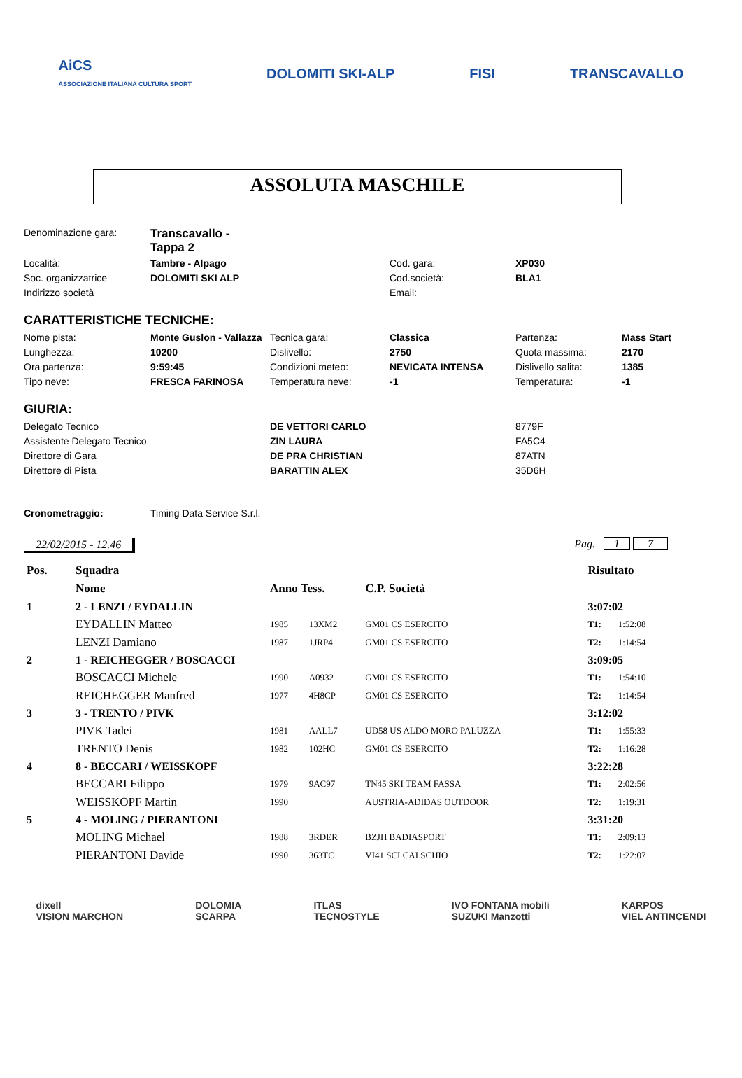AiCS
ASSOCIAZIONE ITALIANA CULTURA SPORT
DOLOMITI SKI-ALP FISI TRANSCAVALLO
ASSOLUTA MASCHILE
| Denominazione gara: | Transcavallo - Tappa 2 | | | |
| Località: | Tambre - Alpago | | Cod. gara: | XP030 |
| Soc. organizzatrice | DOLOMITI SKI ALP | | Cod.società: | BLA1 |
| Indirizzo società | | | Email: | |
CARATTERISTICHE TECNICHE:
| Nome pista: | Monte Guslon - Vallazza | Tecnica gara: | Classica | Partenza: | Mass Start |
| Lunghezza: | 10200 | Dislivello: | 2750 | Quota massima: | 2170 |
| Ora partenza: | 9:59:45 | Condizioni meteo: | NEVICATA INTENSA | Dislivello salita: | 1385 |
| Tipo neve: | FRESCA FARINOSA | Temperatura neve: | -1 | Temperatura: | -1 |
GIURIA:
| Delegato Tecnico | DE VETTORI CARLO | 8779F |
| Assistente Delegato Tecnico | ZIN LAURA | FA5C4 |
| Direttore di Gara | DE PRA CHRISTIAN | 87ATN |
| Direttore di Pista | BARATTIN ALEX | 35D6H |
| Cronometraggio: | Timing Data Service S.r.l. |
22/02/2015 - 12.46 Pag. 1 7
| Pos. | Squadra | | | | Risultato | |
| --- | --- | --- | --- | --- | --- | --- |
| | Nome | Anno Tess. | | C.P. Società | | |
| 1 | 2 - LENZI / EYDALLIN | | | | 3:07:02 | |
| | EYDALLIN Matteo | 1985 | 13XM2 | GM01 CS ESERCITO | T1: | 1:52:08 |
| | LENZI Damiano | 1987 | 1JRP4 | GM01 CS ESERCITO | T2: | 1:14:54 |
| 2 | 1 - REICHEGGER / BOSCACCI | | | | 3:09:05 | |
| | BOSCACCI Michele | 1990 | A0932 | GM01 CS ESERCITO | T1: | 1:54:10 |
| | REICHEGGER Manfred | 1977 | 4H8CP | GM01 CS ESERCITO | T2: | 1:14:54 |
| 3 | 3 - TRENTO / PIVK | | | | 3:12:02 | |
| | PIVK Tadei | 1981 | AALL7 | UD58 US ALDO MORO PALUZZA | T1: | 1:55:33 |
| | TRENTO Denis | 1982 | 102HC | GM01 CS ESERCITO | T2: | 1:16:28 |
| 4 | 8 - BECCARI / WEISSKOPF | | | | 3:22:28 | |
| | BECCARI Filippo | 1979 | 9AC97 | TN45 SKI TEAM FASSA | T1: | 2:02:56 |
| | WEISSKOPF Martin | 1990 | | AUSTRIA-ADIDAS OUTDOOR | T2: | 1:19:31 |
| 5 | 4 - MOLING / PIERANTONI | | | | 3:31:20 | |
| | MOLING Michael | 1988 | 3RDER | BZJH BADIASPORT | T1: | 2:09:13 |
| | PIERANTONI Davide | 1990 | 363TC | VI41 SCI CAI SCHIO | T2: | 1:22:07 |
dixell
VISION MARCHON DOLOMIA
SCARPA ITLAS
TECNOSTYLE IVO FONTANA mobili
SUZUKI Manzotti KARPOS
VIEL ANTINCENDI